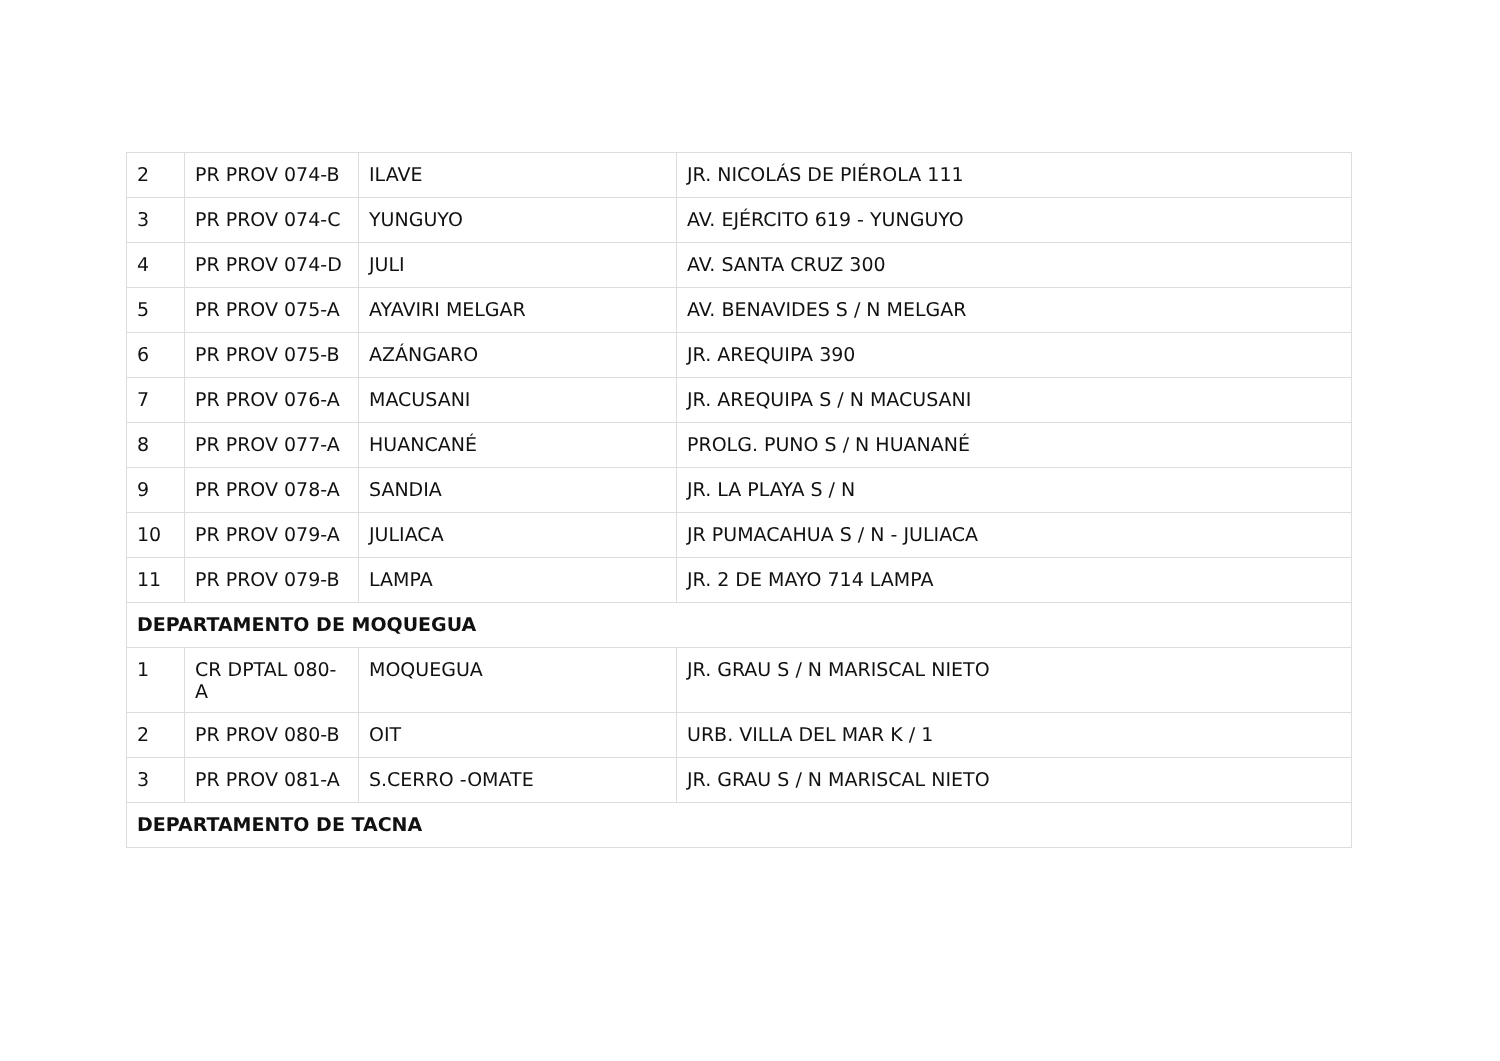| 2 | PR PROV 074-B | ILAVE | JR. NICOLÁS DE PIÉROLA 111 |
| 3 | PR PROV 074-C | YUNGUYO | AV. EJÉRCITO 619 - YUNGUYO |
| 4 | PR PROV 074-D | JULI | AV. SANTA CRUZ 300 |
| 5 | PR PROV 075-A | AYAVIRI MELGAR | AV. BENAVIDES S / N MELGAR |
| 6 | PR PROV 075-B | AZÁNGARO | JR. AREQUIPA 390 |
| 7 | PR PROV 076-A | MACUSANI | JR. AREQUIPA S / N MACUSANI |
| 8 | PR PROV 077-A | HUANCANÉ | PROLG. PUNO S / N HUANANÉ |
| 9 | PR PROV 078-A | SANDIA | JR. LA PLAYA S / N |
| 10 | PR PROV 079-A | JULIACA | JR PUMACAHUA S / N - JULIACA |
| 11 | PR PROV 079-B | LAMPA | JR. 2 DE MAYO 714 LAMPA |
| DEPARTAMENTO DE MOQUEGUA | | | |
| 1 | CR DPTAL 080-A | MOQUEGUA | JR. GRAU S / N MARISCAL NIETO |
| 2 | PR PROV 080-B | OIT | URB. VILLA DEL MAR K / 1 |
| 3 | PR PROV 081-A | S.CERRO -OMATE | JR. GRAU S / N MARISCAL NIETO |
| DEPARTAMENTO DE TACNA | | | |